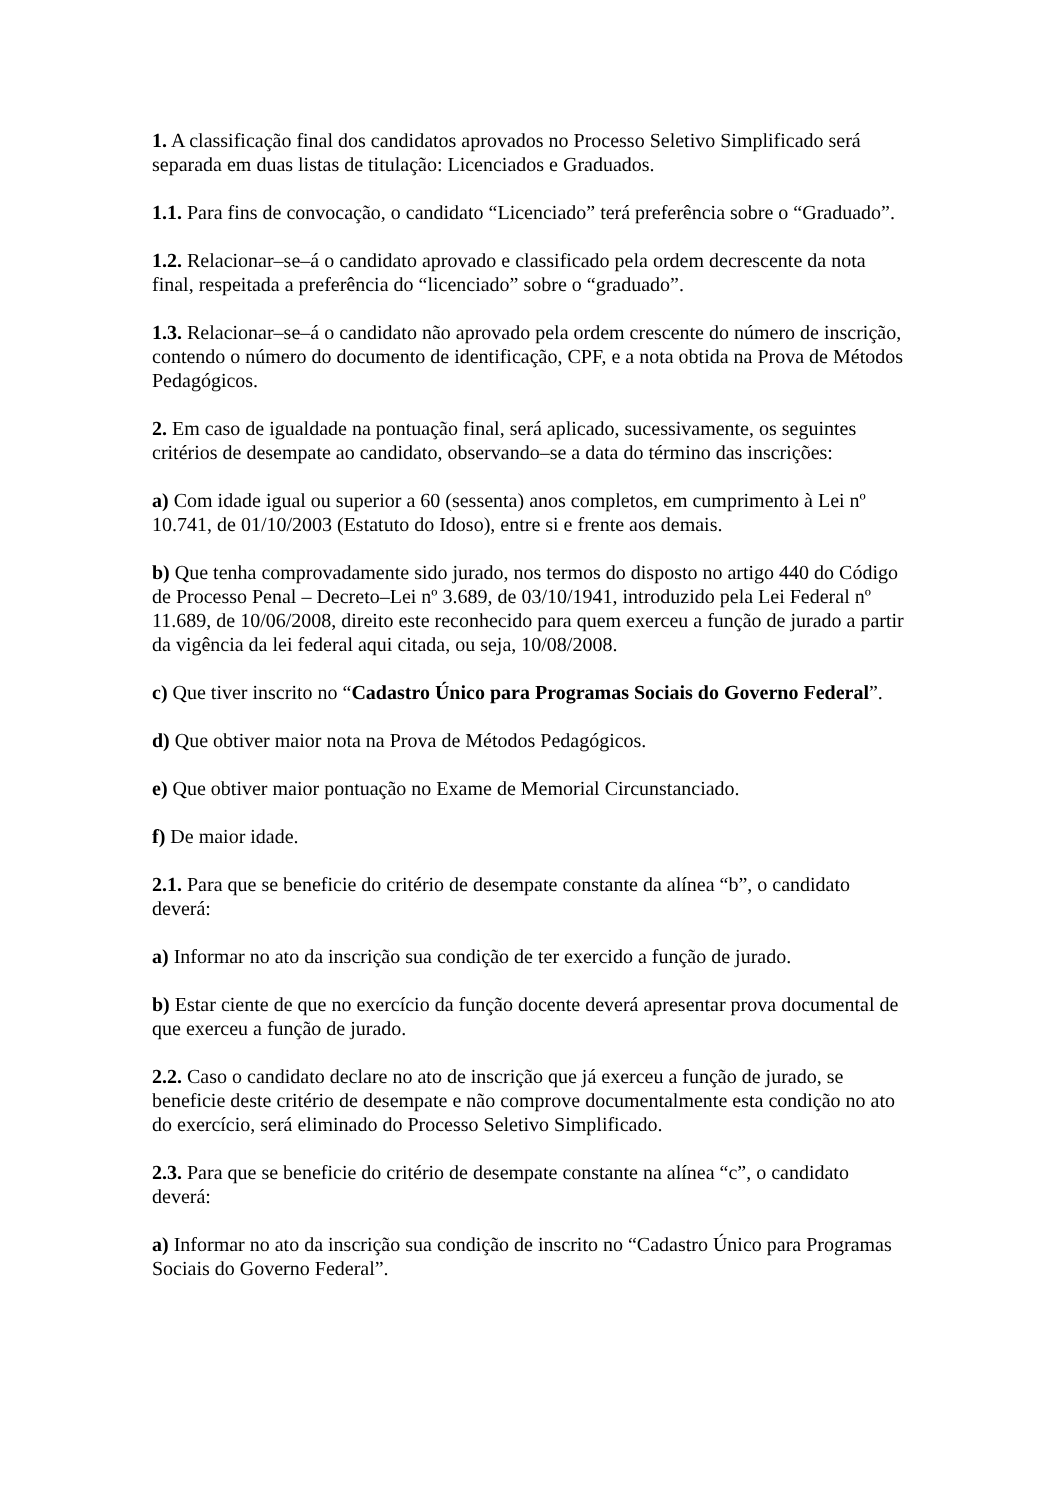1. A classificação final dos candidatos aprovados no Processo Seletivo Simplificado será separada em duas listas de titulação: Licenciados e Graduados.
1.1. Para fins de convocação, o candidato “Licenciado” terá preferência sobre o “Graduado”.
1.2. Relacionar–se–á o candidato aprovado e classificado pela ordem decrescente da nota final, respeitada a preferência do “licenciado” sobre o “graduado”.
1.3. Relacionar–se–á o candidato não aprovado pela ordem crescente do número de inscrição, contendo o número do documento de identificação, CPF, e a nota obtida na Prova de Métodos Pedagógicos.
2. Em caso de igualdade na pontuação final, será aplicado, sucessivamente, os seguintes critérios de desempate ao candidato, observando–se a data do término das inscrições:
a) Com idade igual ou superior a 60 (sessenta) anos completos, em cumprimento à Lei nº 10.741, de 01/10/2003 (Estatuto do Idoso), entre si e frente aos demais.
b) Que tenha comprovadamente sido jurado, nos termos do disposto no artigo 440 do Código de Processo Penal – Decreto–Lei nº 3.689, de 03/10/1941, introduzido pela Lei Federal nº 11.689, de 10/06/2008, direito este reconhecido para quem exerceu a função de jurado a partir da vigência da lei federal aqui citada, ou seja, 10/08/2008.
c) Que tiver inscrito no “Cadastro Único para Programas Sociais do Governo Federal”.
d) Que obtiver maior nota na Prova de Métodos Pedagógicos.
e) Que obtiver maior pontuação no Exame de Memorial Circunstanciado.
f) De maior idade.
2.1. Para que se beneficie do critério de desempate constante da alínea “b”, o candidato deverá:
a) Informar no ato da inscrição sua condição de ter exercido a função de jurado.
b) Estar ciente de que no exercício da função docente deverá apresentar prova documental de que exerceu a função de jurado.
2.2. Caso o candidato declare no ato de inscrição que já exerceu a função de jurado, se beneficie deste critério de desempate e não comprove documentalmente esta condição no ato do exercício, será eliminado do Processo Seletivo Simplificado.
2.3. Para que se beneficie do critério de desempate constante na alínea “c”, o candidato deverá:
a) Informar no ato da inscrição sua condição de inscrito no “Cadastro Único para Programas Sociais do Governo Federal”.